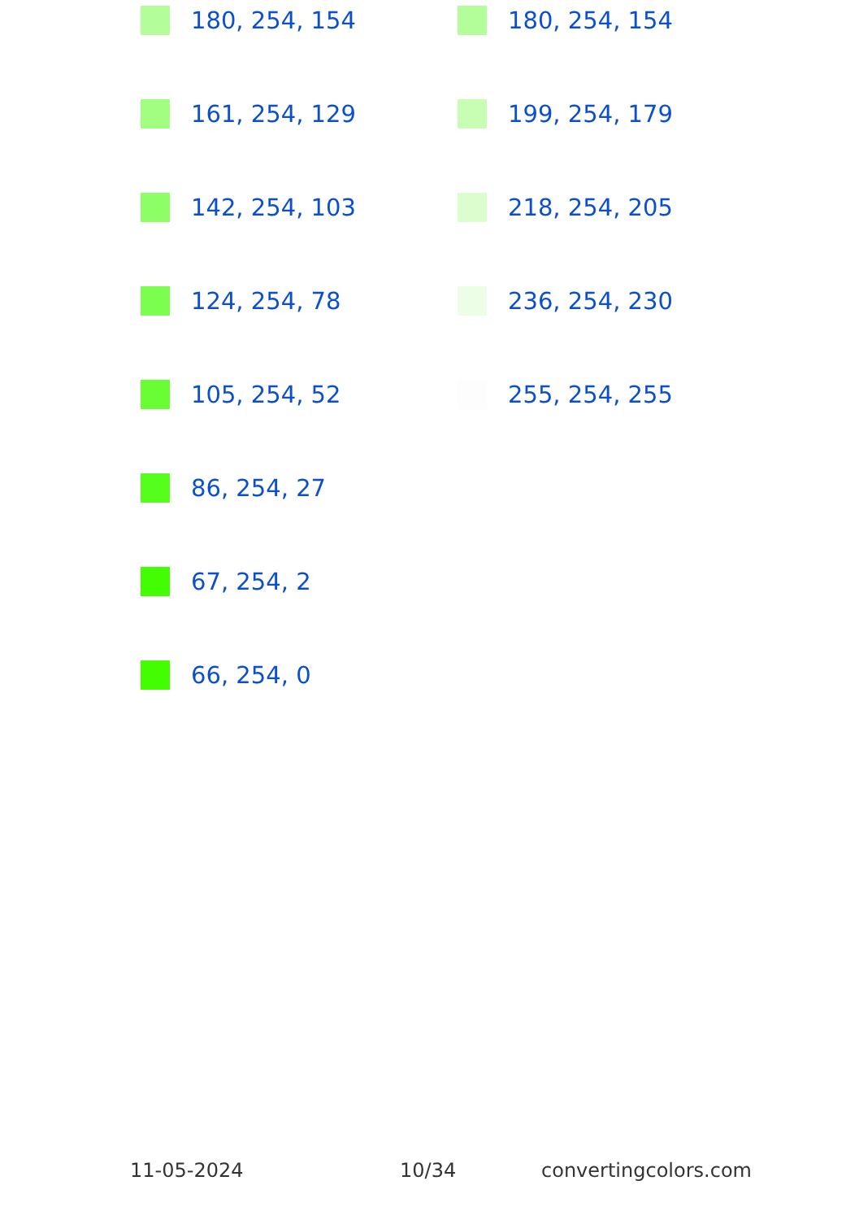180, 254, 154
161, 254, 129
142, 254, 103
124, 254, 78
105, 254, 52
86, 254, 27
67, 254, 2
66, 254, 0
180, 254, 154
199, 254, 179
218, 254, 205
236, 254, 230
255, 254, 255
11-05-2024 10/34 convertingcolors.com